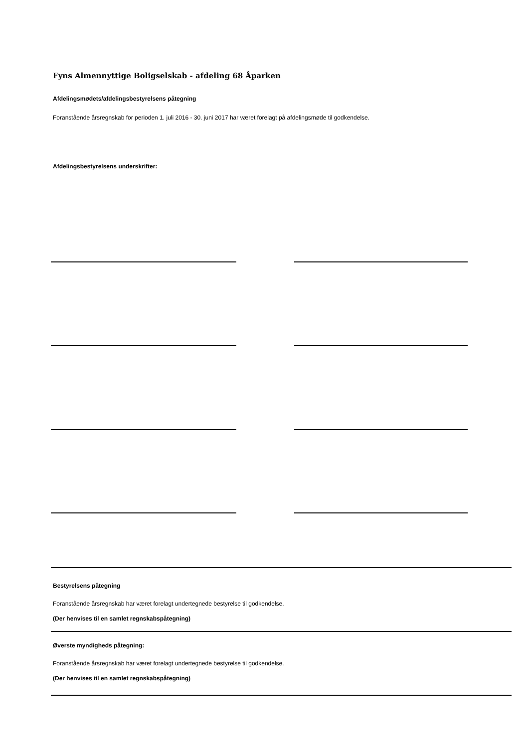Fyns Almennyttige Boligselskab - afdeling 68 Åparken
Afdelingsmødets/afdelingsbestyrelsens påtegning
Foranstående årsregnskab for perioden 1. juli 2016 - 30. juni 2017 har været forelagt på afdelingsmøde til godkendelse.
Afdelingsbestyrelsens underskrifter:
Bestyrelsens påtegning
Foranstående årsregnskab har været forelagt undertegnede bestyrelse til godkendelse.
(Der henvises til en samlet regnskabspåtegning)
Øverste myndigheds påtegning:
Foranstående årsregnskab har været forelagt undertegnede bestyrelse til godkendelse.
(Der henvises til en samlet regnskabspåtegning)